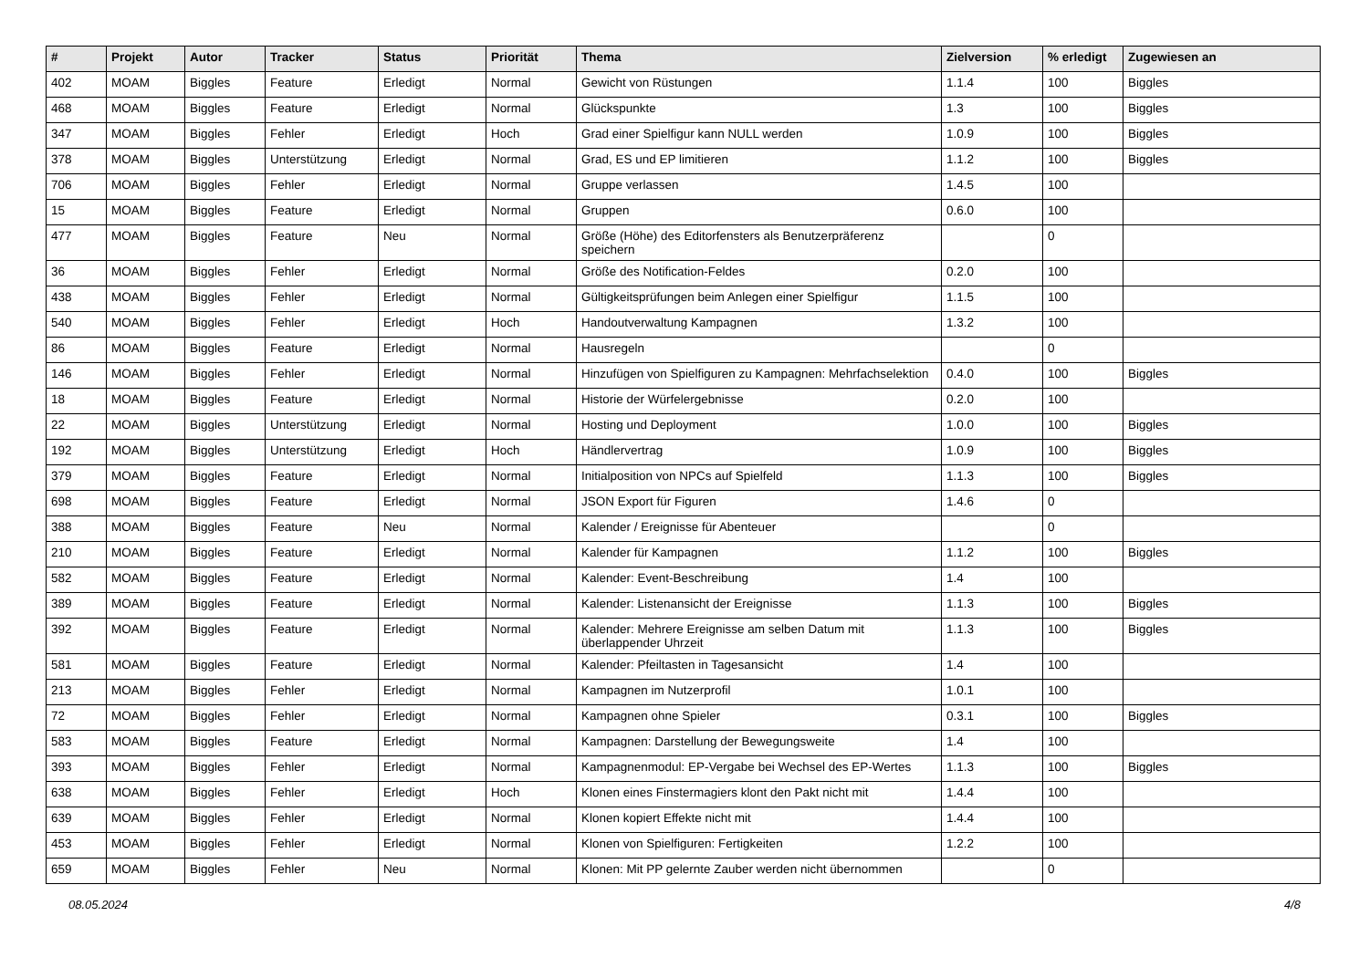| # | Projekt | Autor | Tracker | Status | Priorität | Thema | Zielversion | % erledigt | Zugewiesen an |
| --- | --- | --- | --- | --- | --- | --- | --- | --- | --- |
| 402 | MOAM | Biggles | Feature | Erledigt | Normal | Gewicht von Rüstungen | 1.1.4 | 100 | Biggles |
| 468 | MOAM | Biggles | Feature | Erledigt | Normal | Glückspunkte | 1.3 | 100 | Biggles |
| 347 | MOAM | Biggles | Fehler | Erledigt | Hoch | Grad einer Spielfigur kann NULL werden | 1.0.9 | 100 | Biggles |
| 378 | MOAM | Biggles | Unterstützung | Erledigt | Normal | Grad, ES und EP limitieren | 1.1.2 | 100 | Biggles |
| 706 | MOAM | Biggles | Fehler | Erledigt | Normal | Gruppe verlassen | 1.4.5 | 100 | |
| 15 | MOAM | Biggles | Feature | Erledigt | Normal | Gruppen | 0.6.0 | 100 | |
| 477 | MOAM | Biggles | Feature | Neu | Normal | Größe (Höhe) des Editorfensters als Benutzerpräferenz speichern | | 0 | |
| 36 | MOAM | Biggles | Fehler | Erledigt | Normal | Größe des Notification-Feldes | 0.2.0 | 100 | |
| 438 | MOAM | Biggles | Fehler | Erledigt | Normal | Gültigkeitsprüfungen beim Anlegen einer Spielfigur | 1.1.5 | 100 | |
| 540 | MOAM | Biggles | Fehler | Erledigt | Hoch | Handoutverwaltung Kampagnen | 1.3.2 | 100 | |
| 86 | MOAM | Biggles | Feature | Erledigt | Normal | Hausregeln | | 0 | |
| 146 | MOAM | Biggles | Fehler | Erledigt | Normal | Hinzufügen von Spielfiguren zu Kampagnen: Mehrfachselektion | 0.4.0 | 100 | Biggles |
| 18 | MOAM | Biggles | Feature | Erledigt | Normal | Historie der Würfelergebnisse | 0.2.0 | 100 | |
| 22 | MOAM | Biggles | Unterstützung | Erledigt | Normal | Hosting und Deployment | 1.0.0 | 100 | Biggles |
| 192 | MOAM | Biggles | Unterstützung | Erledigt | Hoch | Händlervertrag | 1.0.9 | 100 | Biggles |
| 379 | MOAM | Biggles | Feature | Erledigt | Normal | Initialposition von NPCs auf Spielfeld | 1.1.3 | 100 | Biggles |
| 698 | MOAM | Biggles | Feature | Erledigt | Normal | JSON Export für Figuren | 1.4.6 | 0 | |
| 388 | MOAM | Biggles | Feature | Neu | Normal | Kalender / Ereignisse für Abenteuer | | 0 | |
| 210 | MOAM | Biggles | Feature | Erledigt | Normal | Kalender für Kampagnen | 1.1.2 | 100 | Biggles |
| 582 | MOAM | Biggles | Feature | Erledigt | Normal | Kalender: Event-Beschreibung | 1.4 | 100 | |
| 389 | MOAM | Biggles | Feature | Erledigt | Normal | Kalender: Listenansicht der Ereignisse | 1.1.3 | 100 | Biggles |
| 392 | MOAM | Biggles | Feature | Erledigt | Normal | Kalender: Mehrere Ereignisse am selben Datum mit überlappender Uhrzeit | 1.1.3 | 100 | Biggles |
| 581 | MOAM | Biggles | Feature | Erledigt | Normal | Kalender: Pfeiltasten in Tagesansicht | 1.4 | 100 | |
| 213 | MOAM | Biggles | Fehler | Erledigt | Normal | Kampagnen im Nutzerprofil | 1.0.1 | 100 | |
| 72 | MOAM | Biggles | Fehler | Erledigt | Normal | Kampagnen ohne Spieler | 0.3.1 | 100 | Biggles |
| 583 | MOAM | Biggles | Feature | Erledigt | Normal | Kampagnen: Darstellung der Bewegungsweite | 1.4 | 100 | |
| 393 | MOAM | Biggles | Fehler | Erledigt | Normal | Kampagnenmodul: EP-Vergabe bei Wechsel des EP-Wertes | 1.1.3 | 100 | Biggles |
| 638 | MOAM | Biggles | Fehler | Erledigt | Hoch | Klonen eines Finstermagiers klont den Pakt nicht mit | 1.4.4 | 100 | |
| 639 | MOAM | Biggles | Fehler | Erledigt | Normal | Klonen kopiert Effekte nicht mit | 1.4.4 | 100 | |
| 453 | MOAM | Biggles | Fehler | Erledigt | Normal | Klonen von Spielfiguren: Fertigkeiten | 1.2.2 | 100 | |
| 659 | MOAM | Biggles | Fehler | Neu | Normal | Klonen: Mit PP gelernte Zauber werden nicht übernommen | | 0 | |
08.05.2024 4/8